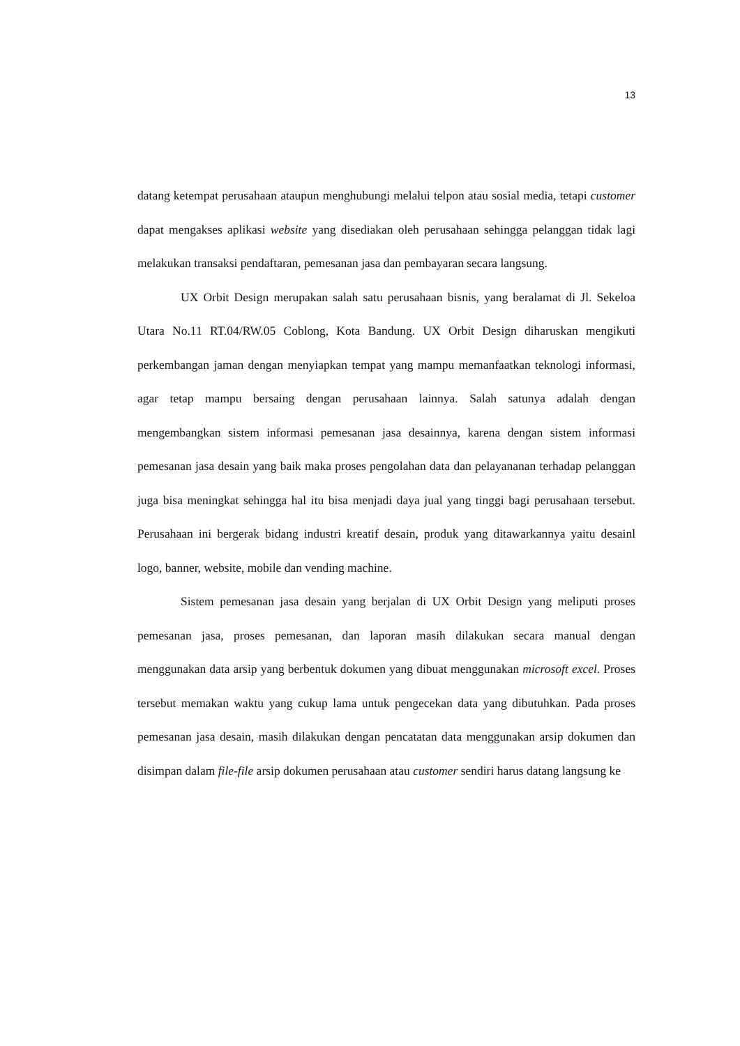13
datang ketempat perusahaan ataupun menghubungi melalui telpon atau sosial media, tetapi customer dapat mengakses aplikasi website yang disediakan oleh perusahaan sehingga pelanggan tidak lagi melakukan transaksi pendaftaran, pemesanan jasa dan pembayaran secara langsung.
UX Orbit Design merupakan salah satu perusahaan bisnis, yang beralamat di Jl. Sekeloa Utara No.11 RT.04/RW.05 Coblong, Kota Bandung. UX Orbit Design diharuskan mengikuti perkembangan jaman dengan menyiapkan tempat yang mampu memanfaatkan teknologi informasi, agar tetap mampu bersaing dengan perusahaan lainnya. Salah satunya adalah dengan mengembangkan sistem informasi pemesanan jasa desainnya, karena dengan sistem informasi pemesanan jasa desain yang baik maka proses pengolahan data dan pelayananan terhadap pelanggan juga bisa meningkat sehingga hal itu bisa menjadi daya jual yang tinggi bagi perusahaan tersebut. Perusahaan ini bergerak bidang industri kreatif desain, produk yang ditawarkannya yaitu desainl logo, banner, website, mobile dan vending machine.
Sistem pemesanan jasa desain yang berjalan di UX Orbit Design yang meliputi proses pemesanan jasa, proses pemesanan, dan laporan masih dilakukan secara manual dengan menggunakan data arsip yang berbentuk dokumen yang dibuat menggunakan microsoft excel. Proses tersebut memakan waktu yang cukup lama untuk pengecekan data yang dibutuhkan. Pada proses pemesanan jasa desain, masih dilakukan dengan pencatatan data menggunakan arsip dokumen dan disimpan dalam file-file arsip dokumen perusahaan atau customer sendiri harus datang langsung ke